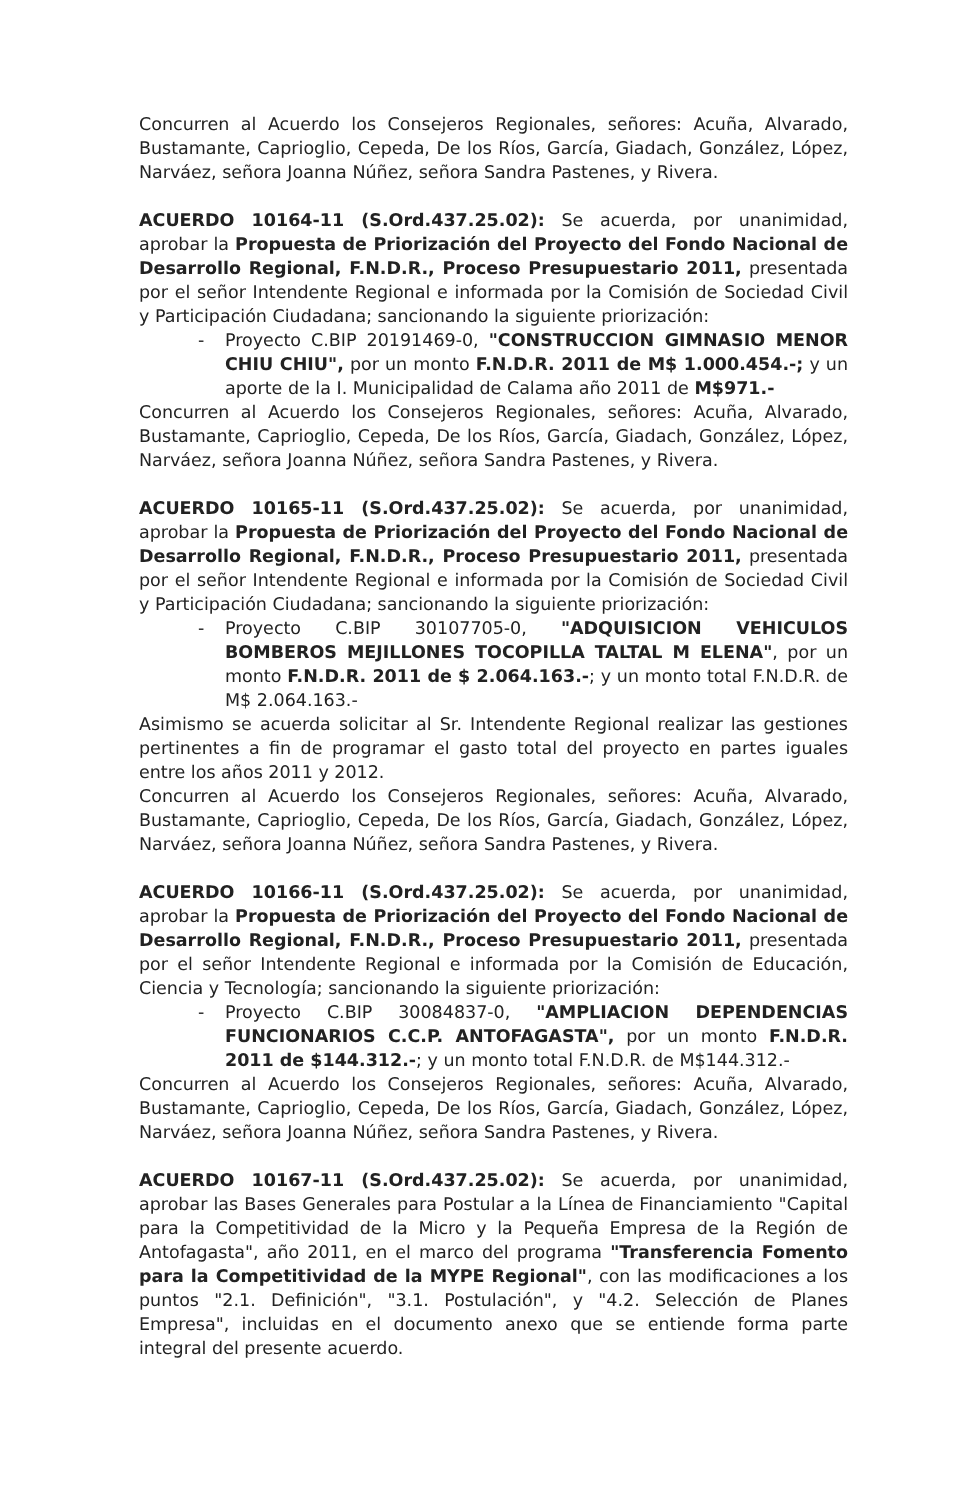Concurren al Acuerdo los Consejeros Regionales, señores: Acuña, Alvarado, Bustamante, Caprioglio, Cepeda, De los Ríos, García, Giadach, González, López, Narváez, señora Joanna Núñez, señora Sandra Pastenes, y Rivera.
ACUERDO 10164-11 (S.Ord.437.25.02): Se acuerda, por unanimidad, aprobar la Propuesta de Priorización del Proyecto del Fondo Nacional de Desarrollo Regional, F.N.D.R., Proceso Presupuestario 2011, presentada por el señor Intendente Regional e informada por la Comisión de Sociedad Civil y Participación Ciudadana; sancionando la siguiente priorización:
- Proyecto C.BIP 20191469-0, "CONSTRUCCION GIMNASIO MENOR CHIU CHIU", por un monto F.N.D.R. 2011 de M$ 1.000.454.-; y un aporte de la I. Municipalidad de Calama año 2011 de M$971.-
Concurren al Acuerdo los Consejeros Regionales, señores: Acuña, Alvarado, Bustamante, Caprioglio, Cepeda, De los Ríos, García, Giadach, González, López, Narváez, señora Joanna Núñez, señora Sandra Pastenes, y Rivera.
ACUERDO 10165-11 (S.Ord.437.25.02): Se acuerda, por unanimidad, aprobar la Propuesta de Priorización del Proyecto del Fondo Nacional de Desarrollo Regional, F.N.D.R., Proceso Presupuestario 2011, presentada por el señor Intendente Regional e informada por la Comisión de Sociedad Civil y Participación Ciudadana; sancionando la siguiente priorización:
- Proyecto C.BIP 30107705-0, "ADQUISICION VEHICULOS BOMBEROS MEJILLONES TOCOPILLA TALTAL M ELENA", por un monto F.N.D.R. 2011 de $ 2.064.163.-; y un monto total F.N.D.R. de M$ 2.064.163.-
Asimismo se acuerda solicitar al Sr. Intendente Regional realizar las gestiones pertinentes a fin de programar el gasto total del proyecto en partes iguales entre los años 2011 y 2012.
Concurren al Acuerdo los Consejeros Regionales, señores: Acuña, Alvarado, Bustamante, Caprioglio, Cepeda, De los Ríos, García, Giadach, González, López, Narváez, señora Joanna Núñez, señora Sandra Pastenes, y Rivera.
ACUERDO 10166-11 (S.Ord.437.25.02): Se acuerda, por unanimidad, aprobar la Propuesta de Priorización del Proyecto del Fondo Nacional de Desarrollo Regional, F.N.D.R., Proceso Presupuestario 2011, presentada por el señor Intendente Regional e informada por la Comisión de Educación, Ciencia y Tecnología; sancionando la siguiente priorización:
- Proyecto C.BIP 30084837-0, "AMPLIACION DEPENDENCIAS FUNCIONARIOS C.C.P. ANTOFAGASTA", por un monto F.N.D.R. 2011 de $144.312.-; y un monto total F.N.D.R. de M$144.312.-
Concurren al Acuerdo los Consejeros Regionales, señores: Acuña, Alvarado, Bustamante, Caprioglio, Cepeda, De los Ríos, García, Giadach, González, López, Narváez, señora Joanna Núñez, señora Sandra Pastenes, y Rivera.
ACUERDO 10167-11 (S.Ord.437.25.02): Se acuerda, por unanimidad, aprobar las Bases Generales para Postular a la Línea de Financiamiento "Capital para la Competitividad de la Micro y la Pequeña Empresa de la Región de Antofagasta", año 2011, en el marco del programa "Transferencia Fomento para la Competitividad de la MYPE Regional", con las modificaciones a los puntos "2.1. Definición", "3.1. Postulación", y "4.2. Selección de Planes Empresa", incluidas en el documento anexo que se entiende forma parte integral del presente acuerdo.